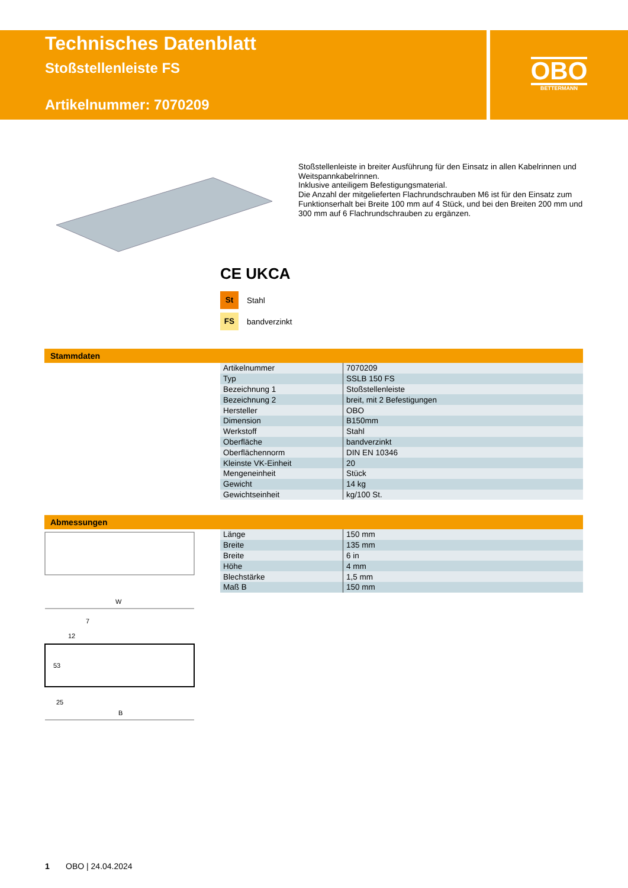Technisches Datenblatt
Stoßstellenleiste FS
Artikelnummer: 7070209
OBO
BETTERMANN
Stoßstellenleiste in breiter Ausführung für den Einsatz in allen Kabelrinnen und Weitspannkabelrinnen.
Inklusive anteiligem Befestigungsmaterial.
Die Anzahl der mitgelieferten Flachrundschrauben M6 ist für den Einsatz zum Funktionserhalt bei Breite 100 mm auf 4 Stück, und bei den Breiten 200 mm und 300 mm auf 6 Flachrundschrauben zu ergänzen.
CE UKCA
St Stahl
FS bandverzinkt
Stammdaten
| Artikelnummer | 7070209 |
| Typ | SSLB 150 FS |
| Bezeichnung 1 | Stoßstellenleiste |
| Bezeichnung 2 | breit, mit 2 Befestigungen |
| Hersteller | OBO |
| Dimension | B150mm |
| Werkstoff | Stahl |
| Oberfläche | bandverzinkt |
| Oberflächennorm | DIN EN 10346 |
| Kleinste VK-Einheit | 20 |
| Mengeneinheit | Stück |
| Gewicht | 14 kg |
| Gewichtseinheit | kg/100 St. |
Abmessungen
| Länge | 150 mm |
| Breite | 135 mm |
| Breite | 6 in |
| Höhe | 4 mm |
| Blechstärke | 1,5 mm |
| Maß B | 150 mm |
W
7
12
53
25
B
1 OBO | 24.04.2024